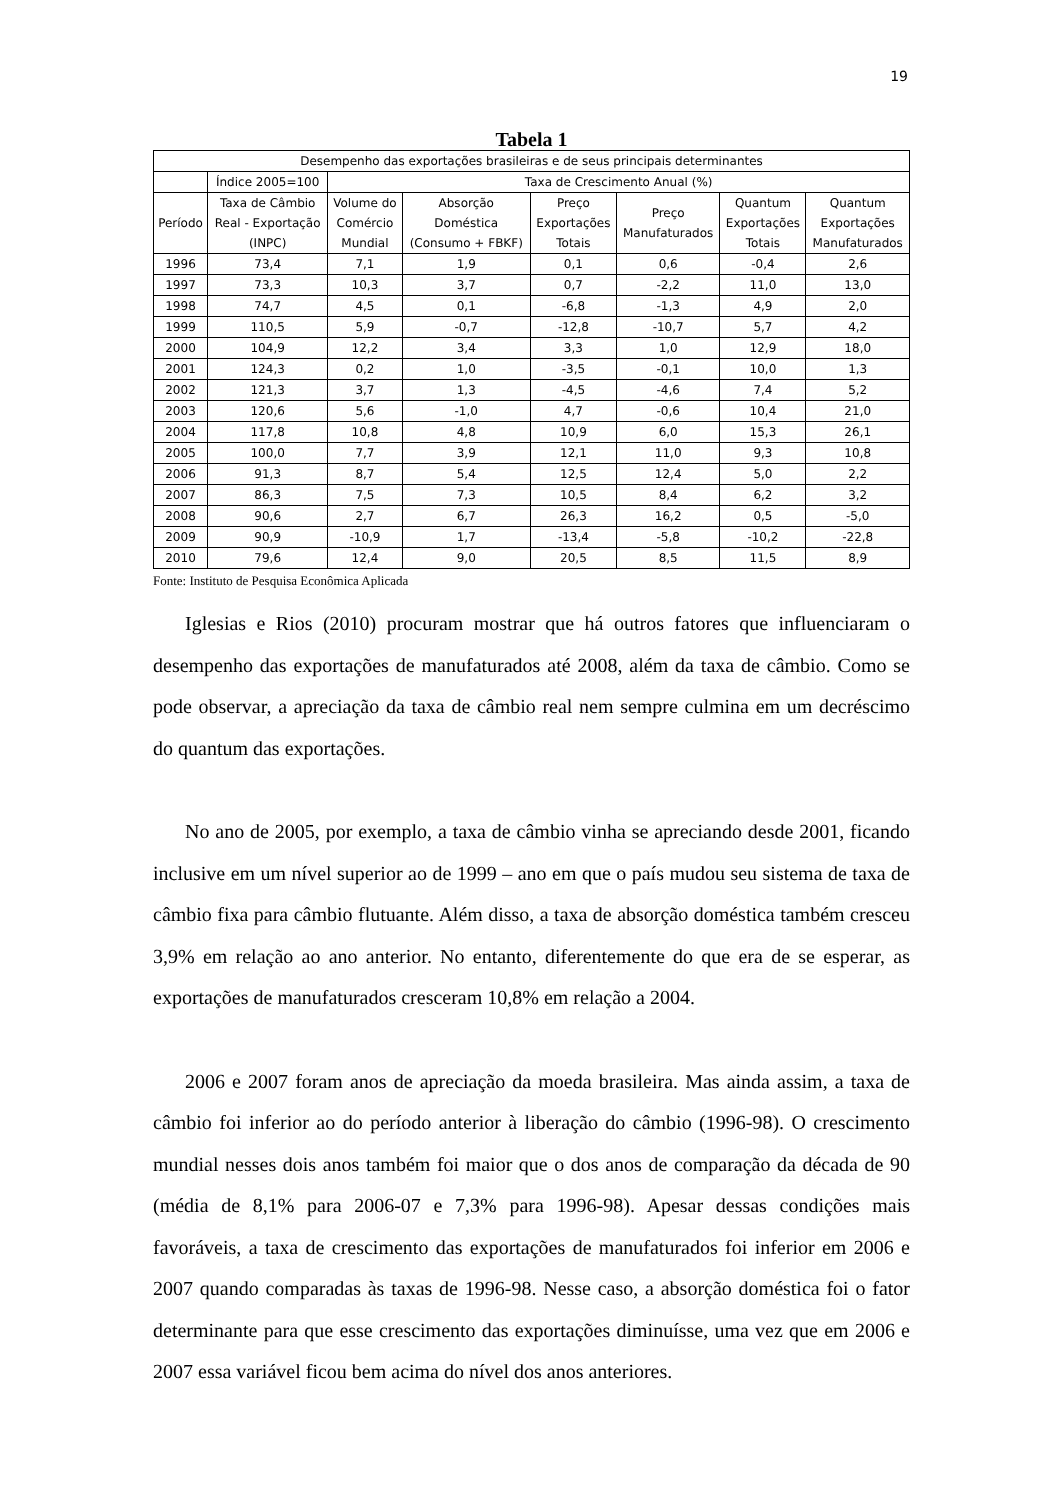19
Tabela 1
| Desempenho das exportações brasileiras e de seus principais determinantes | | | | | | | |
| --- | --- | --- | --- | --- | --- | --- | --- |
| | Índice 2005=100 | Taxa de Crescimento Anual (%) | | | | | |
| Período | Taxa de Câmbio Real - Exportação (INPC) | Volume do Comércio Mundial | Absorção Doméstica (Consumo + FBKF) | Preço Exportações Totais | Preço Manufaturados | Quantum Exportações Totais | Quantum Exportações Manufaturados |
| 1996 | 73,4 | 7,1 | 1,9 | 0,1 | 0,6 | -0,4 | 2,6 |
| 1997 | 73,3 | 10,3 | 3,7 | 0,7 | -2,2 | 11,0 | 13,0 |
| 1998 | 74,7 | 4,5 | 0,1 | -6,8 | -1,3 | 4,9 | 2,0 |
| 1999 | 110,5 | 5,9 | -0,7 | -12,8 | -10,7 | 5,7 | 4,2 |
| 2000 | 104,9 | 12,2 | 3,4 | 3,3 | 1,0 | 12,9 | 18,0 |
| 2001 | 124,3 | 0,2 | 1,0 | -3,5 | -0,1 | 10,0 | 1,3 |
| 2002 | 121,3 | 3,7 | 1,3 | -4,5 | -4,6 | 7,4 | 5,2 |
| 2003 | 120,6 | 5,6 | -1,0 | 4,7 | -0,6 | 10,4 | 21,0 |
| 2004 | 117,8 | 10,8 | 4,8 | 10,9 | 6,0 | 15,3 | 26,1 |
| 2005 | 100,0 | 7,7 | 3,9 | 12,1 | 11,0 | 9,3 | 10,8 |
| 2006 | 91,3 | 8,7 | 5,4 | 12,5 | 12,4 | 5,0 | 2,2 |
| 2007 | 86,3 | 7,5 | 7,3 | 10,5 | 8,4 | 6,2 | 3,2 |
| 2008 | 90,6 | 2,7 | 6,7 | 26,3 | 16,2 | 0,5 | -5,0 |
| 2009 | 90,9 | -10,9 | 1,7 | -13,4 | -5,8 | -10,2 | -22,8 |
| 2010 | 79,6 | 12,4 | 9,0 | 20,5 | 8,5 | 11,5 | 8,9 |
Fonte: Instituto de Pesquisa Econômica Aplicada
Iglesias e Rios (2010) procuram mostrar que há outros fatores que influenciaram o desempenho das exportações de manufaturados até 2008, além da taxa de câmbio. Como se pode observar, a apreciação da taxa de câmbio real nem sempre culmina em um decréscimo do quantum das exportações.
No ano de 2005, por exemplo, a taxa de câmbio vinha se apreciando desde 2001, ficando inclusive em um nível superior ao de 1999 – ano em que o país mudou seu sistema de taxa de câmbio fixa para câmbio flutuante. Além disso, a taxa de absorção doméstica também cresceu 3,9% em relação ao ano anterior. No entanto, diferentemente do que era de se esperar, as exportações de manufaturados cresceram 10,8% em relação a 2004.
2006 e 2007 foram anos de apreciação da moeda brasileira. Mas ainda assim, a taxa de câmbio foi inferior ao do período anterior à liberação do câmbio (1996-98). O crescimento mundial nesses dois anos também foi maior que o dos anos de comparação da década de 90 (média de 8,1% para 2006-07 e 7,3% para 1996-98). Apesar dessas condições mais favoráveis, a taxa de crescimento das exportações de manufaturados foi inferior em 2006 e 2007 quando comparadas às taxas de 1996-98. Nesse caso, a absorção doméstica foi o fator determinante para que esse crescimento das exportações diminuísse, uma vez que em 2006 e 2007 essa variável ficou bem acima do nível dos anos anteriores.